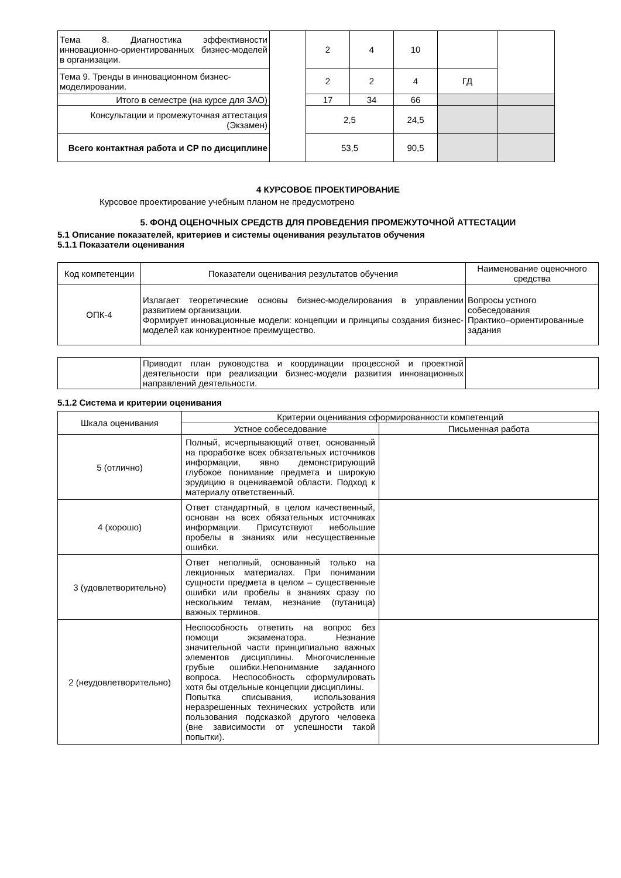| Тема 8. Диагностика эффективности инновационно-ориентированных бизнес-моделей в организации. | | 2 | 4 | 10 | | |
| Тема 9. Тренды в инновационном бизнес-моделировании. | | 2 | 2 | 4 | ГД | |
| Итого в семестре (на курсе для ЗАО) | | 17 | 34 | 66 | | |
| Консультации и промежуточная аттестация (Экзамен) | | 2,5 | | 24,5 | | |
| Всего контактная работа и СР по дисциплине | | 53,5 | | 90,5 | | |
4 КУРСОВОЕ ПРОЕКТИРОВАНИЕ
Курсовое проектирование учебным планом не предусмотрено
5. ФОНД ОЦЕНОЧНЫХ СРЕДСТВ ДЛЯ ПРОВЕДЕНИЯ ПРОМЕЖУТОЧНОЙ АТТЕСТАЦИИ
5.1 Описание показателей, критериев и системы оценивания результатов обучения
5.1.1 Показатели оценивания
| Код компетенции | Показатели оценивания результатов обучения | Наименование оценочного средства |
| ОПК-4 | Излагает теоретические основы бизнес-моделирования в управлении развитием организации. Формирует инновационные модели: концепции и принципы создания бизнес-моделей как конкурентное преимущество. | Вопросы устного собеседования Практико–ориентированные задания |
| | Приводит план руководства и координации процессной и проектной деятельности при реализации бизнес-модели развития инновационных направлений деятельности. | |
5.1.2 Система и критерии оценивания
| Шкала оценивания | Критерии оценивания сформированности компетенций | |
| | Устное собеседование | Письменная работа |
| 5 (отлично) | Полный, исчерпывающий ответ, основанный на проработке всех обязательных источников информации, явно демонстрирующий глубокое понимание предмета и широкую эрудицию в оцениваемой области. Подход к материалу ответственный. | |
| 4 (хорошо) | Ответ стандартный, в целом качественный, основан на всех обязательных источниках информации. Присутствуют небольшие пробелы в знаниях или несущественные ошибки. | |
| 3 (удовлетворительно) | Ответ неполный, основанный только на лекционных материалах. При понимании сущности предмета в целом – существенные ошибки или пробелы в знаниях сразу по нескольким темам, незнание (путаница) важных терминов. | |
| 2 (неудовлетворительно) | Неспособность ответить на вопрос без помощи экзаменатора. Незнание значительной части принципиально важных элементов дисциплины. Многочисленные грубые ошибки.Непонимание заданного вопроса. Неспособность сформулировать хотя бы отдельные концепции дисциплины. Попытка списывания, использования неразрешенных технических устройств или пользования подсказкой другого человека (вне зависимости от успешности такой попытки). | |